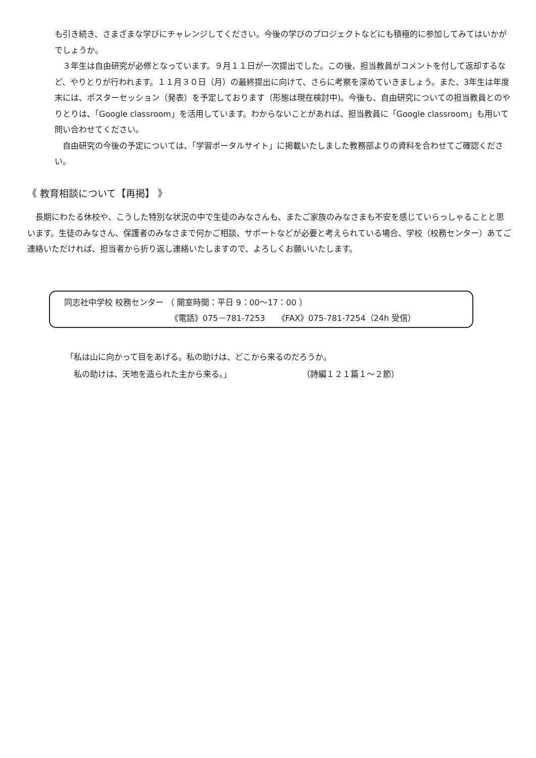も引き続き、さまざまな学びにチャレンジしてください。今後の学びのプロジェクトなどにも積極的に参加してみてはいかがでしょうか。
　３年生は自由研究が必修となっています。９月１１日が一次提出でした。この後、担当教員がコメントを付して返却するなど、やりとりが行われます。１１月３０日（月）の最終提出に向けて、さらに考察を深めていきましょう。また、3年生は年度末には、ポスターセッション（発表）を予定しております（形態は現在検討中)。今後も、自由研究についての担当教員とのやりとりは、「Google classroom」を活用しています。わからないことがあれば、担当教員に「Google classroom」も用いて問い合わせてください。
　自由研究の今後の予定については、「学習ポータルサイト」に掲載いたしました教務部よりの資料を合わせてご確認ください。
《 教育相談について【再掲】 》
　長期にわたる休校や、こうした特別な状況の中で生徒のみなさんも、またご家族のみなさまも不安を感じていらっしゃることと思います。生徒のみなさん、保護者のみなさまで何かご相談、サポートなどが必要と考えられている場合、学校（校務センター）あてご連絡いただければ、担当者から折り返し連絡いたしますので、よろしくお願いいたします。
同志社中学校 校務センター （ 開室時間：平日 9：00～17：00 ）
《電話》075－781-7253　　《FAX》075-781-7254（24h 受信）
「私は山に向かって目をあげる。私の助けは、どこから来るのだろうか。
　私の助けは、天地を造られた主から来る。」 （詩編１２１篇１～２節）